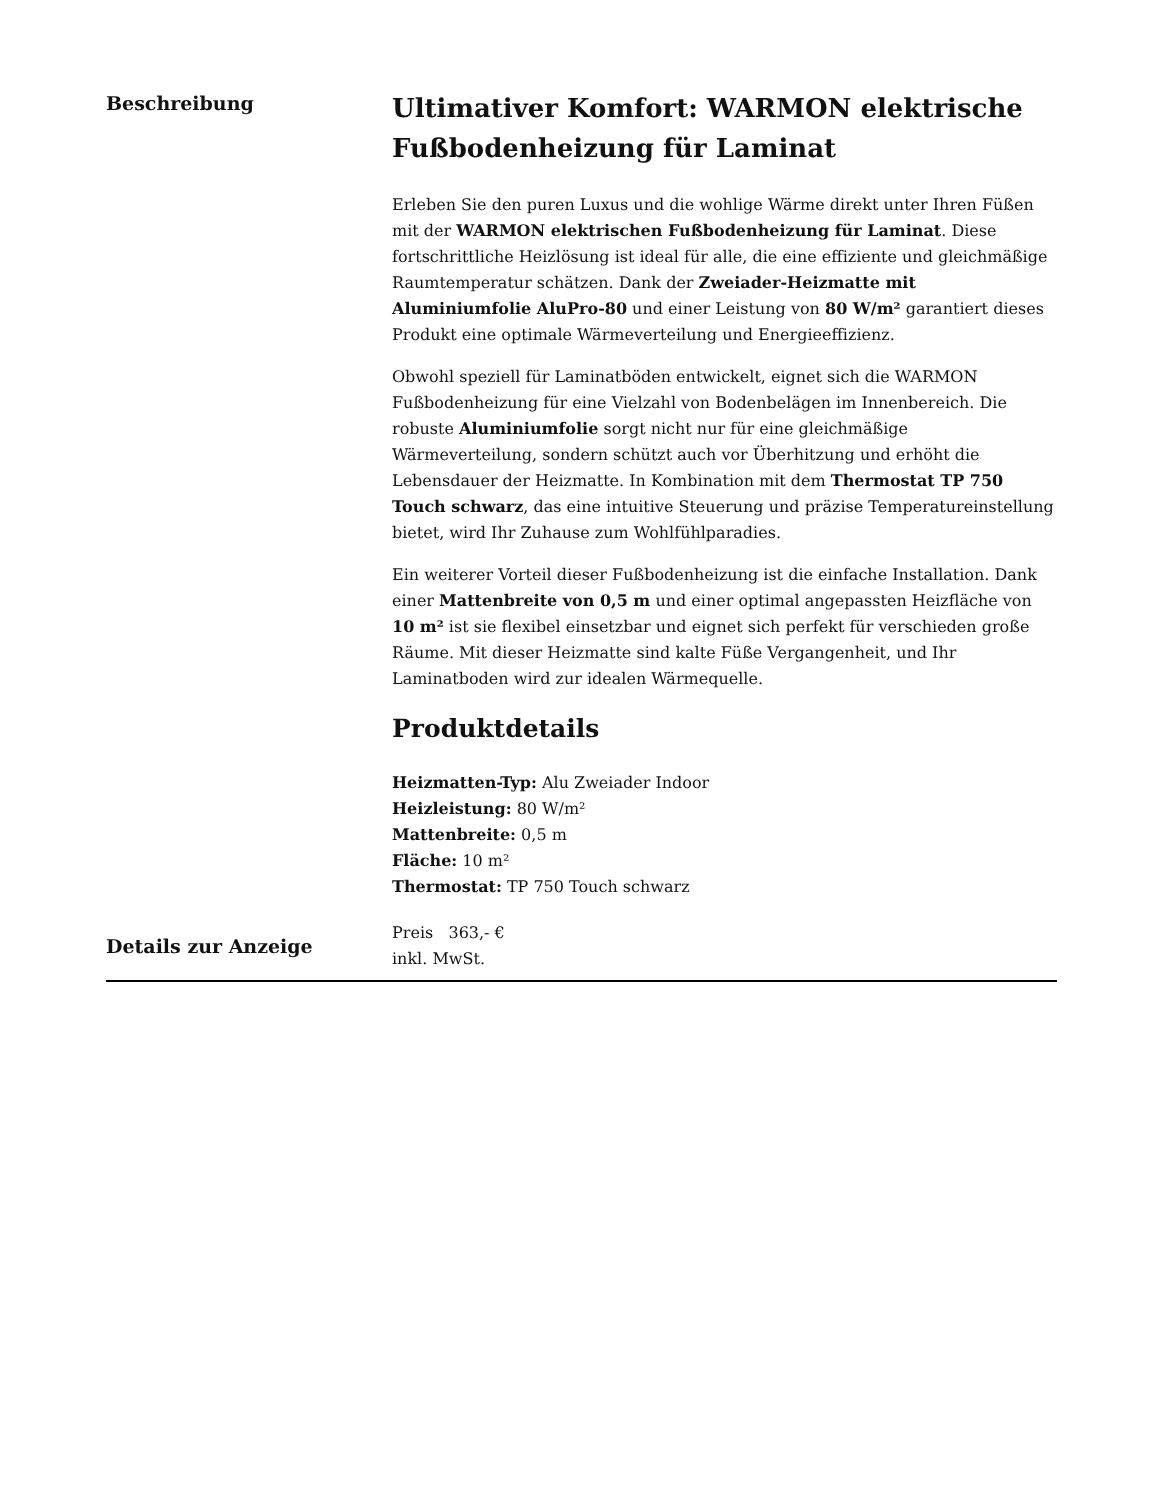Beschreibung
Ultimativer Komfort: WARMON elektrische Fußbodenheizung für Laminat
Erleben Sie den puren Luxus und die wohlige Wärme direkt unter Ihren Füßen mit der WARMON elektrischen Fußbodenheizung für Laminat. Diese fortschrittliche Heizlösung ist ideal für alle, die eine effiziente und gleichmäßige Raumtemperatur schätzen. Dank der Zweiader-Heizmatte mit Aluminiumfolie AluPro-80 und einer Leistung von 80 W/m² garantiert dieses Produkt eine optimale Wärmeverteilung und Energieeffizienz.
Obwohl speziell für Laminatböden entwickelt, eignet sich die WARMON Fußbodenheizung für eine Vielzahl von Bodenbelägen im Innenbereich. Die robuste Aluminiumfolie sorgt nicht nur für eine gleichmäßige Wärmeverteilung, sondern schützt auch vor Überhitzung und erhöht die Lebensdauer der Heizmatte. In Kombination mit dem Thermostat TP 750 Touch schwarz, das eine intuitive Steuerung und präzise Temperatureinstellung bietet, wird Ihr Zuhause zum Wohlfühlparadies.
Ein weiterer Vorteil dieser Fußbodenheizung ist die einfache Installation. Dank einer Mattenbreite von 0,5 m und einer optimal angepassten Heizfläche von 10 m² ist sie flexibel einsetzbar und eignet sich perfekt für verschieden große Räume. Mit dieser Heizmatte sind kalte Füße Vergangenheit, und Ihr Laminatboden wird zur idealen Wärmequelle.
Produktdetails
Heizmatten-Typ: Alu Zweiader Indoor
Heizleistung: 80 W/m²
Mattenbreite: 0,5 m
Fläche: 10 m²
Thermostat: TP 750 Touch schwarz
Details zur Anzeige
Preis 363,- €
inkl. MwSt.